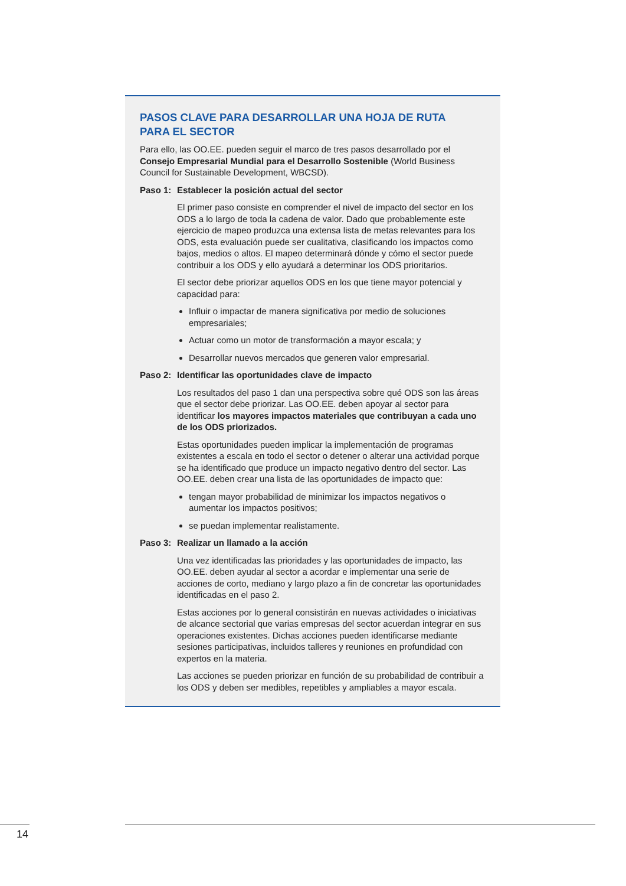PASOS CLAVE PARA DESARROLLAR UNA HOJA DE RUTA
PARA EL SECTOR
Para ello, las OO.EE. pueden seguir el marco de tres pasos desarrollado por el Consejo Empresarial Mundial para el Desarrollo Sostenible (World Business Council for Sustainable Development, WBCSD).
Paso 1: Establecer la posición actual del sector
El primer paso consiste en comprender el nivel de impacto del sector en los ODS a lo largo de toda la cadena de valor. Dado que probablemente este ejercicio de mapeo produzca una extensa lista de metas relevantes para los ODS, esta evaluación puede ser cualitativa, clasificando los impactos como bajos, medios o altos. El mapeo determinará dónde y cómo el sector puede contribuir a los ODS y ello ayudará a determinar los ODS prioritarios.
El sector debe priorizar aquellos ODS en los que tiene mayor potencial y capacidad para:
Influir o impactar de manera significativa por medio de soluciones empresariales;
Actuar como un motor de transformación a mayor escala; y
Desarrollar nuevos mercados que generen valor empresarial.
Paso 2: Identificar las oportunidades clave de impacto
Los resultados del paso 1 dan una perspectiva sobre qué ODS son las áreas que el sector debe priorizar. Las OO.EE. deben apoyar al sector para identificar los mayores impactos materiales que contribuyan a cada uno de los ODS priorizados.
Estas oportunidades pueden implicar la implementación de programas existentes a escala en todo el sector o detener o alterar una actividad porque se ha identificado que produce un impacto negativo dentro del sector. Las OO.EE. deben crear una lista de las oportunidades de impacto que:
tengan mayor probabilidad de minimizar los impactos negativos o aumentar los impactos positivos;
se puedan implementar realistamente.
Paso 3: Realizar un llamado a la acción
Una vez identificadas las prioridades y las oportunidades de impacto, las OO.EE. deben ayudar al sector a acordar e implementar una serie de acciones de corto, mediano y largo plazo a fin de concretar las oportunidades identificadas en el paso 2.
Estas acciones por lo general consistirán en nuevas actividades o iniciativas de alcance sectorial que varias empresas del sector acuerdan integrar en sus operaciones existentes. Dichas acciones pueden identificarse mediante sesiones participativas, incluidos talleres y reuniones en profundidad con expertos en la materia.
Las acciones se pueden priorizar en función de su probabilidad de contribuir a los ODS y deben ser medibles, repetibles y ampliables a mayor escala.
14